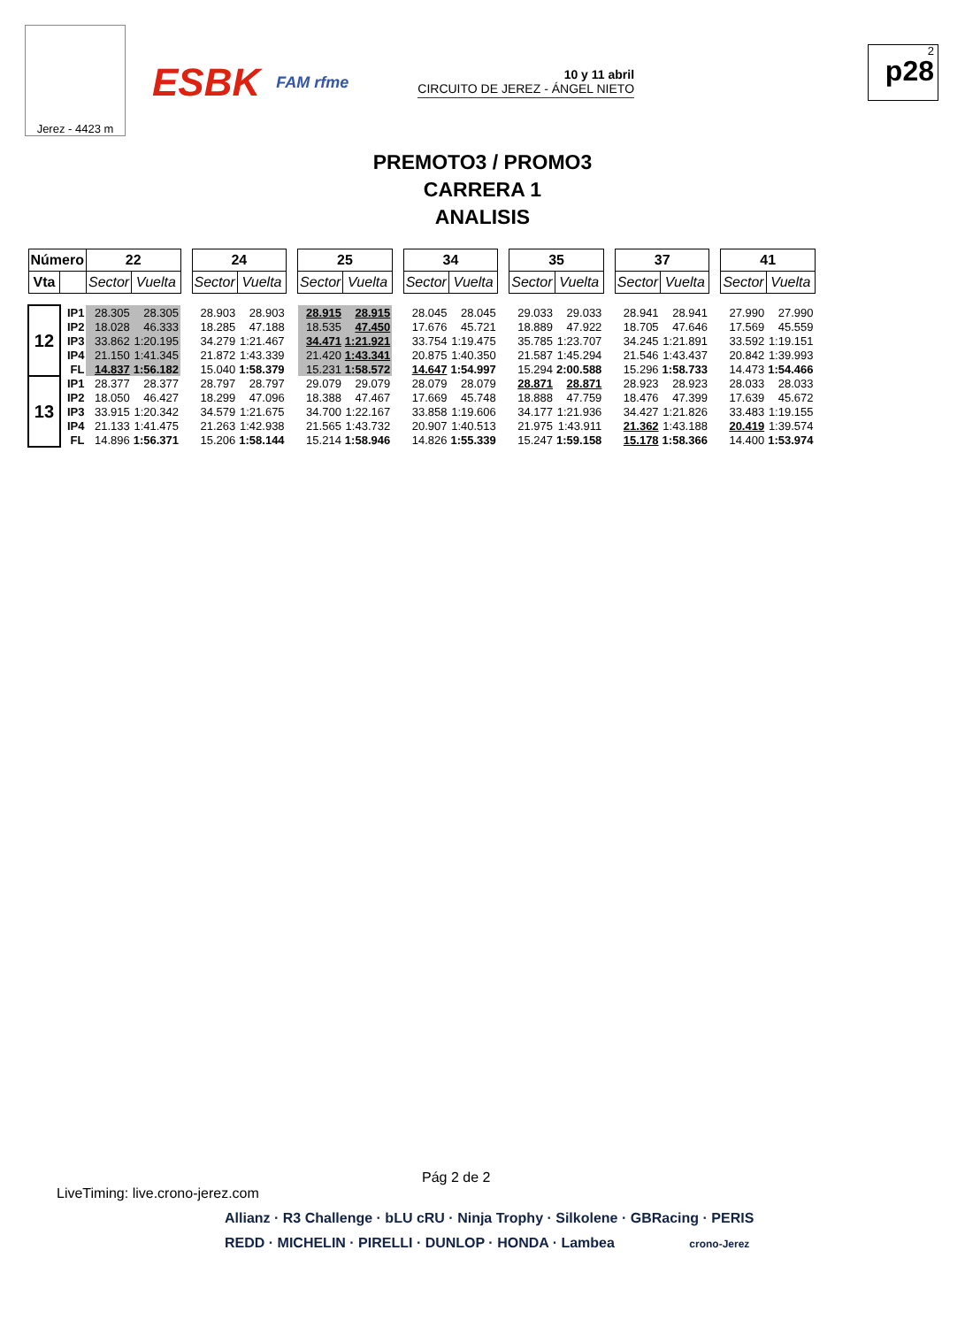Jerez - 4423 m
ESBK FAM rfme
10 y 11 abril
CIRCUITO DE JEREZ - ÁNGEL NIETO
2
p28
PREMOTO3 / PROMO3
CARRERA 1
ANALISIS
| Número | | 22 | | | 24 | | | 25 | | | 34 | | | 35 | | | 37 | | | 41 | |
| Vta | | Sector | Vuelta | | Sector | Vuelta | | Sector | Vuelta | | Sector | Vuelta | | Sector | Vuelta | | Sector | Vuelta | | Sector | Vuelta |
| 12 | IP1 | 28.305 | 28.305 | | 28.903 | 28.903 | | 28.915 | 28.915 | | 28.045 | 28.045 | | 29.033 | 29.033 | | 28.941 | 28.941 | | 27.990 | 27.990 |
| | IP2 | 18.028 | 46.333 | | 18.285 | 47.188 | | 18.535 | 47.450 | | 17.676 | 45.721 | | 18.889 | 47.922 | | 18.705 | 47.646 | | 17.569 | 45.559 |
| | IP3 | 33.862 | 1:20.195 | | 34.279 | 1:21.467 | | 34.471 | 1:21.921 | | 33.754 | 1:19.475 | | 35.785 | 1:23.707 | | 34.245 | 1:21.891 | | 33.592 | 1:19.151 |
| | IP4 | 21.150 | 1:41.345 | | 21.872 | 1:43.339 | | 21.420 | 1:43.341 | | 20.875 | 1:40.350 | | 21.587 | 1:45.294 | | 21.546 | 1:43.437 | | 20.842 | 1:39.993 |
| | FL | 14.837 | 1:56.182 | | 15.040 | 1:58.379 | | 15.231 | 1:58.572 | | 14.647 | 1:54.997 | | 15.294 | 2:00.588 | | 15.296 | 1:58.733 | | 14.473 | 1:54.466 |
| 13 | IP1 | 28.377 | 28.377 | | 28.797 | 28.797 | | 29.079 | 29.079 | | 28.079 | 28.079 | | 28.871 | 28.871 | | 28.923 | 28.923 | | 28.033 | 28.033 |
| | IP2 | 18.050 | 46.427 | | 18.299 | 47.096 | | 18.388 | 47.467 | | 17.669 | 45.748 | | 18.888 | 47.759 | | 18.476 | 47.399 | | 17.639 | 45.672 |
| | IP3 | 33.915 | 1:20.342 | | 34.579 | 1:21.675 | | 34.700 | 1:22.167 | | 33.858 | 1:19.606 | | 34.177 | 1:21.936 | | 34.427 | 1:21.826 | | 33.483 | 1:19.155 |
| | IP4 | 21.133 | 1:41.475 | | 21.263 | 1:42.938 | | 21.565 | 1:43.732 | | 20.907 | 1:40.513 | | 21.975 | 1:43.911 | | 21.362 | 1:43.188 | | 20.419 | 1:39.574 |
| | FL | 14.896 | 1:56.371 | | 15.206 | 1:58.144 | | 15.214 | 1:58.946 | | 14.826 | 1:55.339 | | 15.247 | 1:59.158 | | 15.178 | 1:58.366 | | 14.400 | 1:53.974 |
Pág 2 de 2
LiveTiming: live.crono-jerez.com
Allianz · R3 Challenge · bLU cRU · Ninja Trophy · Silkolene · GBRacing · PERIS
REDD · MICHELIN · PIRELLI · DUNLOP · HONDA · Lambea crono-Jerez